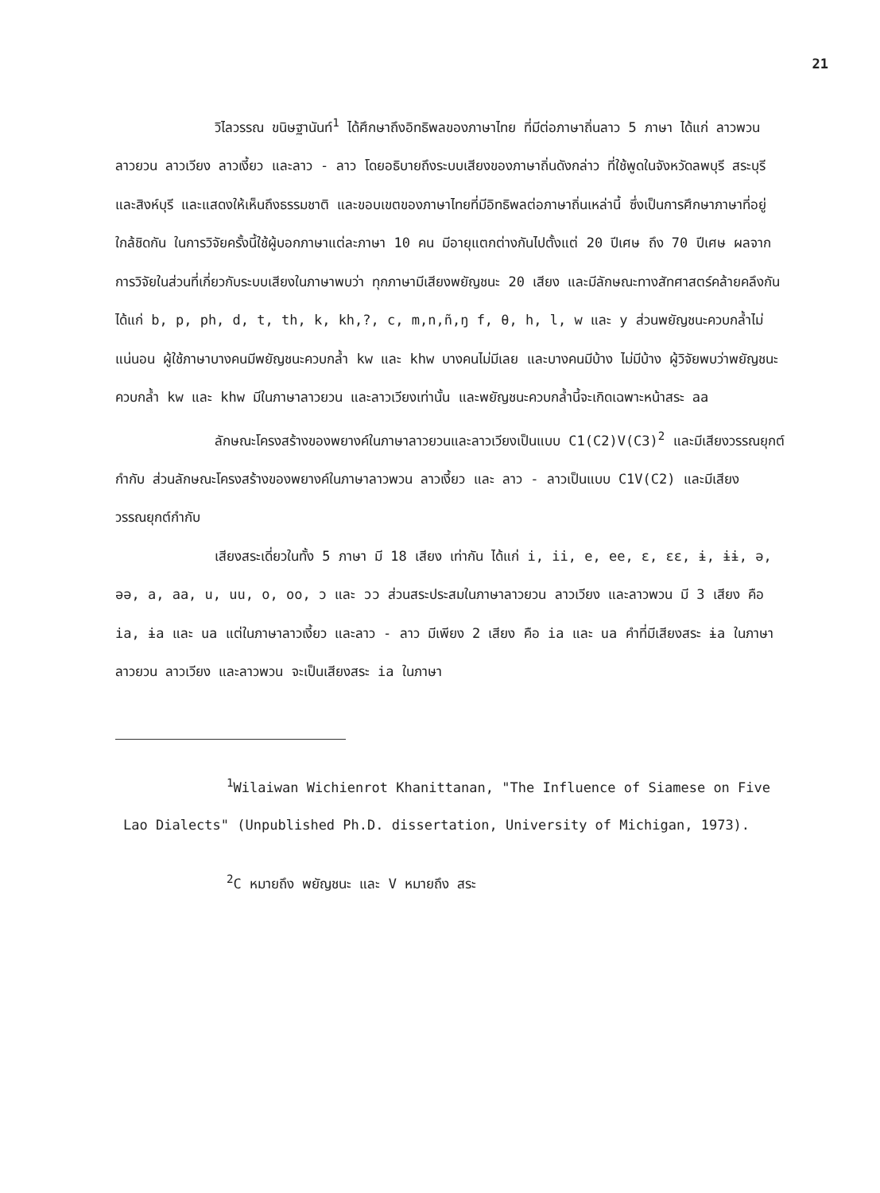21
วิไลวรรณ ขนิษฐานันท์<sup>1</sup> ได้ศึกษาถึงอิทธิพลของภาษาไทย ที่มีต่อภาษาถิ่นลาว 5 ภาษา ได้แก่ ลาวพวน ลาวยวน ลาวเวียง ลาวเงี้ยว และลาว - ลาว โดยอธิบายถึงระบบเสียงของภาษาถิ่นดังกล่าว ที่ใช้พูดในจังหวัดลพบุรี สระบุรี และสิงห์บุรี และแสดงให้เห็นถึงธรรมชาติ และขอบเขตของภาษาไทยที่มีอิทธิพลต่อภาษาถิ่นเหล่านี้ ซึ่งเป็นการศึกษาภาษาที่อยู่ใกล้ชิดกัน ในการวิจัยครั้งนี้ใช้ผู้บอกภาษาแต่ละภาษา 10 คน มีอายุแตกต่างกันไปตั้งแต่ 20 ปีเศษ ถึง 70 ปีเศษ ผลจากการวิจัยในส่วนที่เกี่ยวกับระบบเสียงในภาษาพบว่า ทุกภาษามีเสียงพยัญชนะ 20 เสียง และมีลักษณะทางสัทศาสตร์คล้ายคลึงกัน ได้แก่ b, p, ph, d, t, th, k, kh,?, c, m,n,ñ,ŋ f, θ, h, l, w และ y ส่วนพยัญชนะควบกล้ำไม่แน่นอน ผู้ใช้ภาษาบางคนมีพยัญชนะควบกล้ำ kw และ khw บางคนไม่มีเลย และบางคนมีบ้าง ไม่มีบ้าง ผู้วิจัยพบว่าพยัญชนะควบกล้ำ kw และ khw มีในภาษาลาวยวน และลาวเวียงเท่านั้น และพยัญชนะควบกล้ำนี้จะเกิดเฉพาะหน้าสระ aa
ลักษณะโครงสร้างของพยางค์ในภาษาลาวยวนและลาวเวียงเป็นแบบ C1(C2)V(C3)<sup>2</sup> และมีเสียงวรรณยุกต์กำกับ ส่วนลักษณะโครงสร้างของพยางค์ในภาษาลาวพวน ลาวเงี้ยว และ ลาว - ลาวเป็นแบบ C1V(C2) และมีเสียงวรรณยุกต์กำกับ
เสียงสระเดี่ยวในทั้ง 5 ภาษา มี 18 เสียง เท่ากัน ได้แก่ i, ii, e, ee, ε, εε, ɨ, ɨɨ, ə, əə, a, aa, u, uu, o, oo, ɔ และ ɔɔ ส่วนสระประสมในภาษาลาวยวน ลาวเวียง และลาวพวน มี 3 เสียง คือ ia, ɨa และ ua แต่ในภาษาลาวเงี้ยว และลาว - ลาว มีเพียง 2 เสียง คือ ia และ ua คำที่มีเสียงสระ ɨa ในภาษาลาวยวน ลาวเวียง และลาวพวน จะเป็นเสียงสระ ia ในภาษา
<sup>1</sup> Wilaiwan Wichienrot Khanittanan, "The Influence of Siamese on Five Lao Dialects" (Unpublished Ph.D. dissertation, University of Michigan, 1973).
<sup>2</sup> C หมายถึง พยัญชนะ และ V หมายถึง สระ